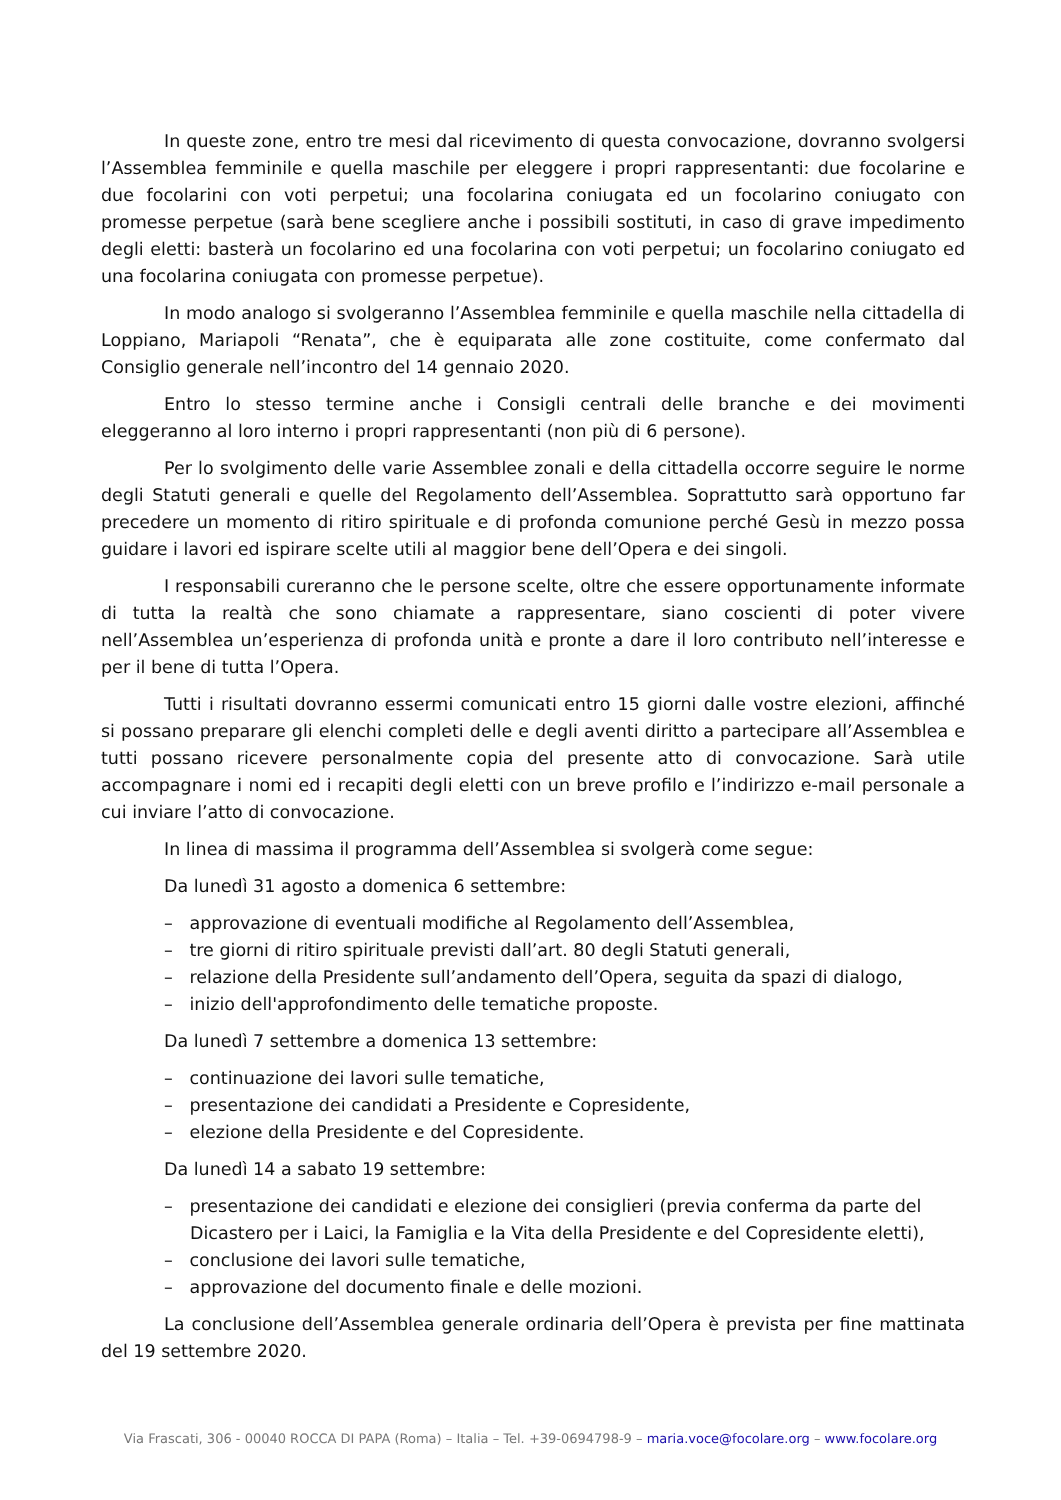In queste zone, entro tre mesi dal ricevimento di questa convocazione, dovranno svolgersi l’Assemblea femminile e quella maschile per eleggere i propri rappresentanti: due focolarine e due focolarini con voti perpetui; una focolarina coniugata ed un focolarino coniugato con promesse perpetue (sarà bene scegliere anche i possibili sostituti, in caso di grave impedimento degli eletti: basterà un focolarino ed una focolarina con voti perpetui; un focolarino coniugato ed una focolarina coniugata con promesse perpetue).
In modo analogo si svolgeranno l’Assemblea femminile e quella maschile nella cittadella di Loppiano, Mariapoli “Renata”, che è equiparata alle zone costituite, come confermato dal Consiglio generale nell’incontro del 14 gennaio 2020.
Entro lo stesso termine anche i Consigli centrali delle branche e dei movimenti eleggeranno al loro interno i propri rappresentanti (non più di 6 persone).
Per lo svolgimento delle varie Assemblee zonali e della cittadella occorre seguire le norme degli Statuti generali e quelle del Regolamento dell’Assemblea. Soprattutto sarà opportuno far precedere un momento di ritiro spirituale e di profonda comunione perché Gesù in mezzo possa guidare i lavori ed ispirare scelte utili al maggior bene dell’Opera e dei singoli.
I responsabili cureranno che le persone scelte, oltre che essere opportunamente informate di tutta la realtà che sono chiamate a rappresentare, siano coscienti di poter vivere nell’Assemblea un’esperienza di profonda unità e pronte a dare il loro contributo nell’interesse e per il bene di tutta l’Opera.
Tutti i risultati dovranno essermi comunicati entro 15 giorni dalle vostre elezioni, affinché si possano preparare gli elenchi completi delle e degli aventi diritto a partecipare all’Assemblea e tutti possano ricevere personalmente copia del presente atto di convocazione. Sarà utile accompagnare i nomi ed i recapiti degli eletti con un breve profilo e l’indirizzo e-mail personale a cui inviare l’atto di convocazione.
In linea di massima il programma dell’Assemblea si svolgerà come segue:
Da lunedì 31 agosto a domenica 6 settembre:
– approvazione di eventuali modifiche al Regolamento dell’Assemblea,
– tre giorni di ritiro spirituale previsti dall’art. 80 degli Statuti generali,
– relazione della Presidente sull’andamento dell’Opera, seguita da spazi di dialogo,
– inizio dell'approfondimento delle tematiche proposte.
Da lunedì 7 settembre a domenica 13 settembre:
– continuazione dei lavori sulle tematiche,
– presentazione dei candidati a Presidente e Copresidente,
– elezione della Presidente e del Copresidente.
Da lunedì 14 a sabato 19 settembre:
– presentazione dei candidati e elezione dei consiglieri (previa conferma da parte del Dicastero per i Laici, la Famiglia e la Vita della Presidente e del Copresidente eletti),
– conclusione dei lavori sulle tematiche,
– approvazione del documento finale e delle mozioni.
La conclusione dell’Assemblea generale ordinaria dell’Opera è prevista per fine mattinata del 19 settembre 2020.
Via Frascati, 306 - 00040 ROCCA DI PAPA (Roma) – Italia – Tel. +39-0694798-9 – maria.voce@focolare.org – www.focolare.org